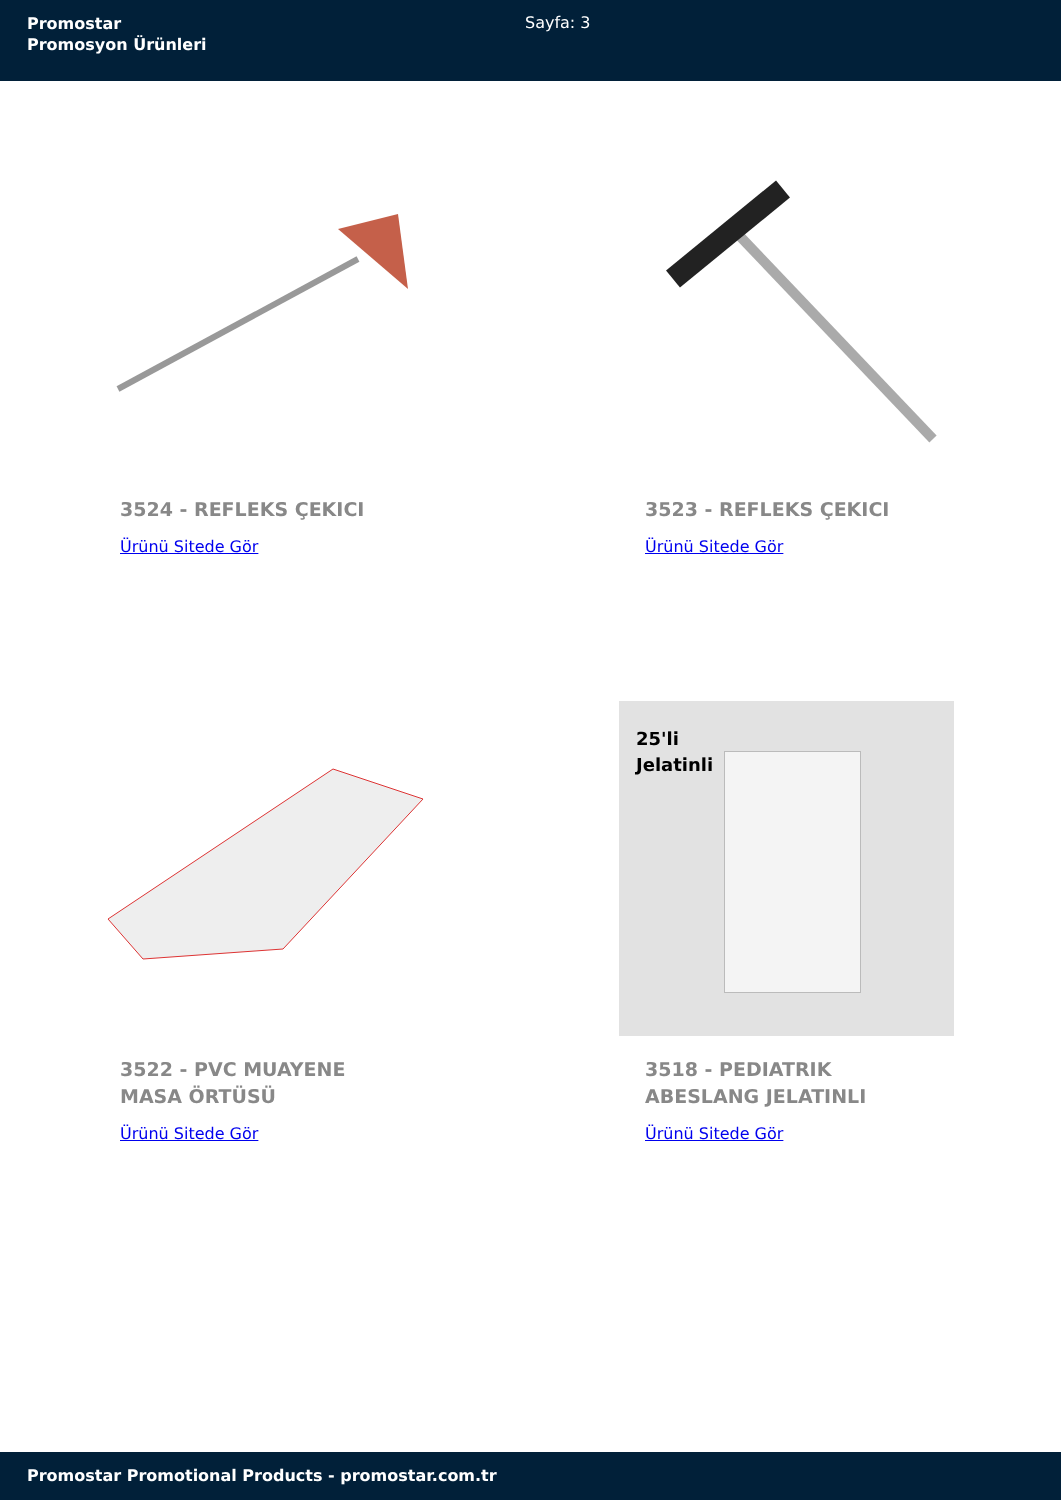Promostar
Promosyon Ürünleri
Sayfa: 3
3524 - REFLEKS ÇEKICI
Ürünü Sitede Gör
3523 - REFLEKS ÇEKICI
Ürünü Sitede Gör
3522 - PVC MUAYENE MASA ÖRTÜSÜ
Ürünü Sitede Gör
25'li
Jelatinli
3518 - PEDIATRIK ABESLANG JELATINLI
Ürünü Sitede Gör
Promostar Promotional Products - promostar.com.tr